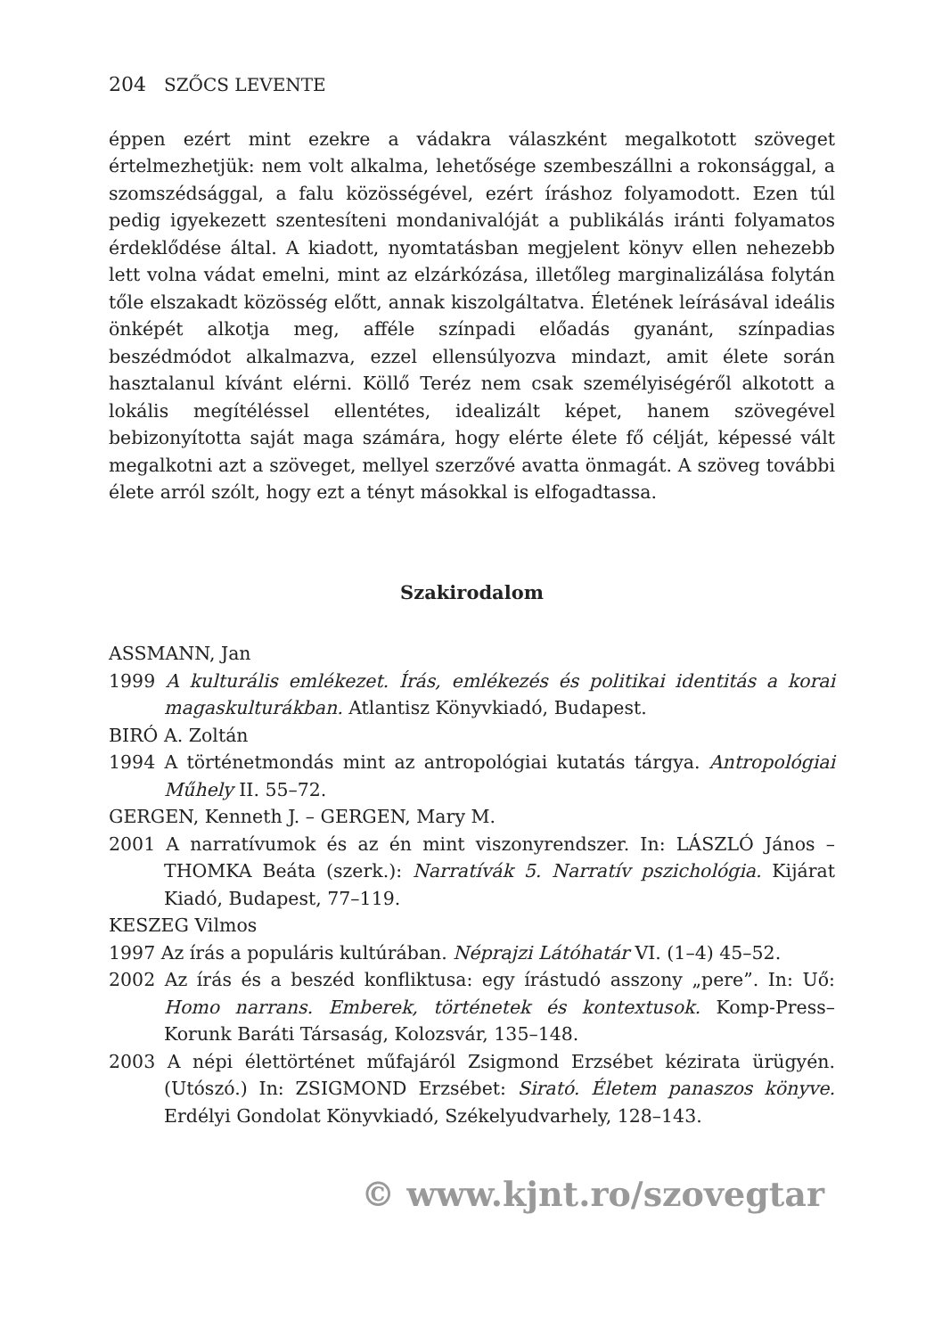204 SZŐCS LEVENTE
éppen ezért mint ezekre a vádakra válaszként megalkotott szöveget értelmezhetjük: nem volt alkalma, lehetősége szembeszállni a rokonsággal, a szomszédsággal, a falu közösségével, ezért íráshoz folyamodott. Ezen túl pedig igyekezett szentesíteni mondanivalóját a publikálás iránti folyamatos érdeklődése által. A kiadott, nyomtatásban megjelent könyv ellen nehezebb lett volna vádat emelni, mint az elzárkózása, illetőleg marginalizálása folytán tőle elszakadt közösség előtt, annak kiszolgáltatva. Életének leírásával ideális önképét alkotja meg, afféle színpadi előadás gyanánt, színpadias beszédmódot alkalmazva, ezzel ellensúlyozva mindazt, amit élete során hasztalanul kívánt elérni. Köllő Teréz nem csak személyiségéről alkotott a lokális megítéléssel ellentétes, idealizált képet, hanem szövegével bebizonyította saját maga számára, hogy elérte élete fő célját, képessé vált megalkotni azt a szöveget, mellyel szerzővé avatta önmagát. A szöveg további élete arról szólt, hogy ezt a tényt másokkal is elfogadtassa.
Szakirodalom
ASSMANN, Jan
1999 A kulturális emlékezet. Írás, emlékezés és politikai identitás a korai magaskulturákban. Atlantisz Könyvkiadó, Budapest.
BIRÓ A. Zoltán
1994 A történetmondás mint az antropológiai kutatás tárgya. Antropológiai Műhely II. 55–72.
GERGEN, Kenneth J. – GERGEN, Mary M.
2001 A narratívumok és az én mint viszonyrendszer. In: LÁSZLÓ János – THOMKA Beáta (szerk.): Narratívák 5. Narratív pszichológia. Kijárat Kiadó, Budapest, 77–119.
KESZEG Vilmos
1997 Az írás a populáris kultúrában. Néprajzi Látóhatár VI. (1–4) 45–52.
2002 Az írás és a beszéd konfliktusa: egy írástudó asszony „pere”. In: Uő: Homo narrans. Emberek, történetek és kontextusok. Komp-Press–Korunk Baráti Társaság, Kolozsvár, 135–148.
2003 A népi élettörténet műfajáról Zsigmond Erzsébet kézirata ürügyén. (Utószó.) In: ZSIGMOND Erzsébet: Sirató. Életem panaszos könyve. Erdélyi Gondolat Könyvkiadó, Székelyudvarhely, 128–143.
© www.kjnt.ro/szovegtar